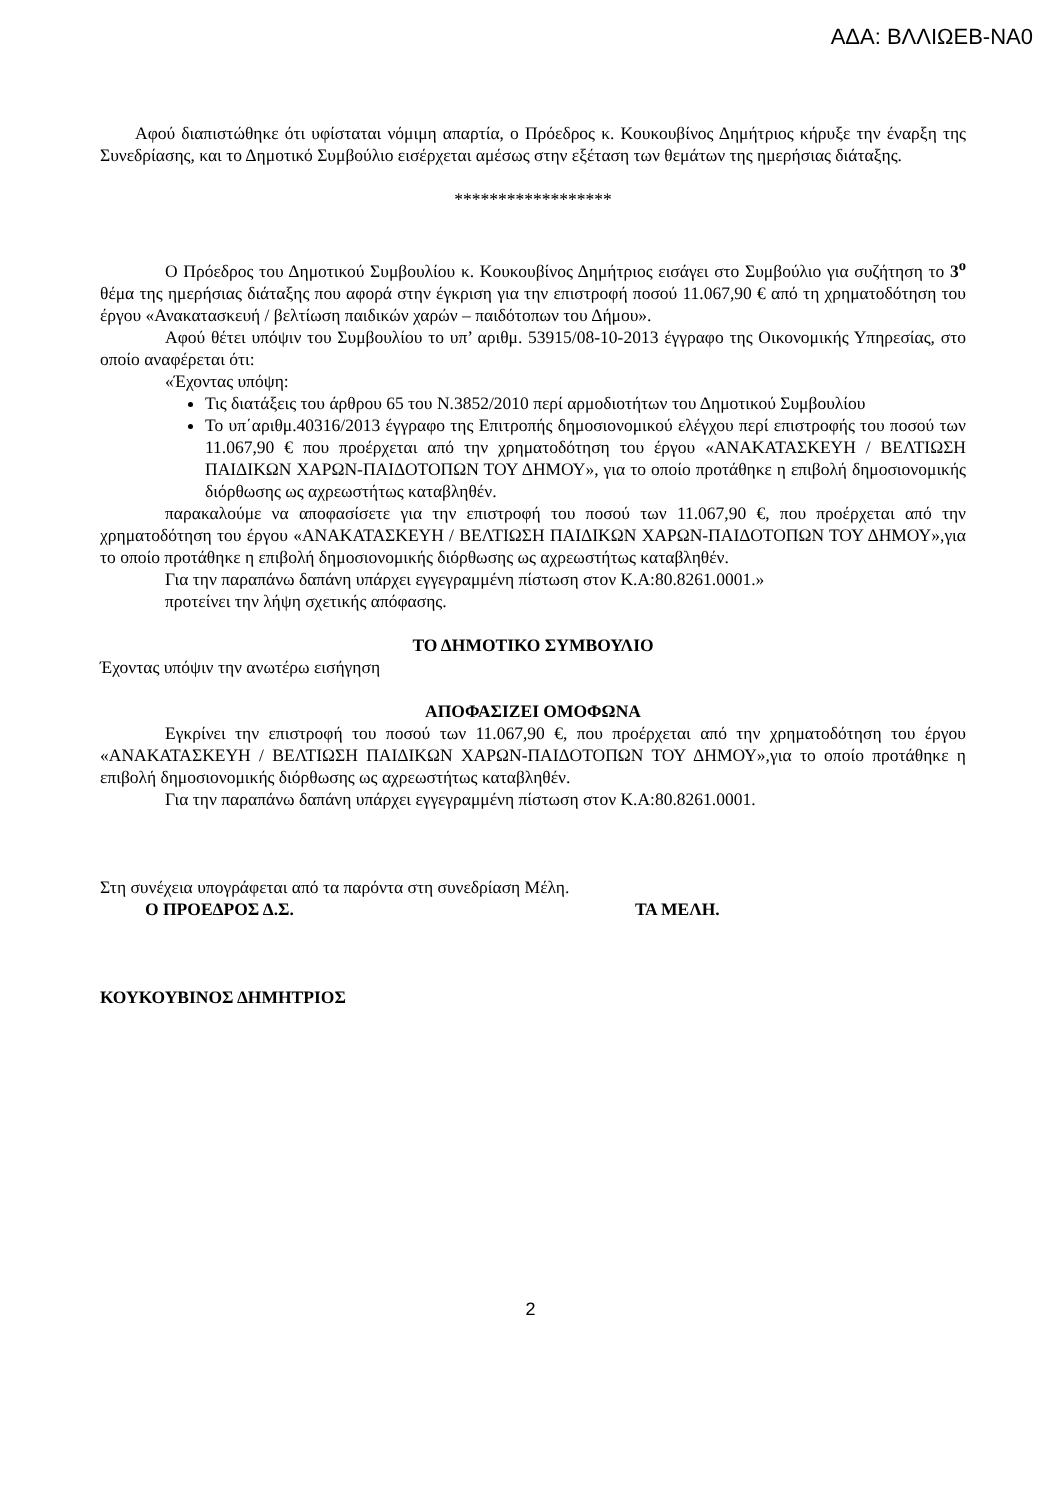ΑΔΑ: ΒΛΛΙΩΕΒ-ΝΑ0
Αφού διαπιστώθηκε ότι υφίσταται νόμιμη απαρτία, ο Πρόεδρος κ. Κουκουβίνος Δημήτριος κήρυξε την έναρξη της Συνεδρίασης, και το Δημοτικό Συμβούλιο εισέρχεται αμέσως στην εξέταση των θεμάτων της ημερήσιας διάταξης.
******************
Ο Πρόεδρος του Δημοτικού Συμβουλίου κ. Κουκουβίνος Δημήτριος εισάγει στο Συμβούλιο για συζήτηση το 3<sup>ο</sup> θέμα της ημερήσιας διάταξης που αφορά στην έγκριση για την επιστροφή ποσού 11.067,90 € από τη χρηματοδότηση του έργου «Ανακατασκευή / βελτίωση παιδικών χαρών – παιδότοπων του Δήμου».
Αφού θέτει υπόψιν του Συμβουλίου το υπ’ αριθμ. 53915/08-10-2013 έγγραφο της Οικονομικής Υπηρεσίας, στο οποίο αναφέρεται ότι:
«Έχοντας υπόψη:
Τις διατάξεις του άρθρου 65 του Ν.3852/2010 περί αρμοδιοτήτων του Δημοτικού Συμβουλίου
Το υπ΄αριθμ.40316/2013 έγγραφο της Επιτροπής δημοσιονομικού ελέγχου περί επιστροφής του ποσού των 11.067,90 € που προέρχεται από την χρηματοδότηση του έργου «ΑΝΑΚΑΤΑΣΚΕΥΗ / ΒΕΛΤΙΩΣΗ ΠΑΙΔΙΚΩΝ ΧΑΡΩΝ-ΠΑΙΔΟΤΟΠΩΝ ΤΟΥ ΔΗΜΟΥ», για το οποίο προτάθηκε η επιβολή δημοσιονομικής διόρθωσης ως αχρεωστήτως καταβληθέν.
παρακαλούμε να αποφασίσετε για την επιστροφή του ποσού των 11.067,90 €, που προέρχεται από την χρηματοδότηση του έργου «ΑΝΑΚΑΤΑΣΚΕΥΗ / ΒΕΛΤΙΩΣΗ ΠΑΙΔΙΚΩΝ ΧΑΡΩΝ-ΠΑΙΔΟΤΟΠΩΝ ΤΟΥ ΔΗΜΟΥ»,για το οποίο προτάθηκε η επιβολή δημοσιονομικής διόρθωσης ως αχρεωστήτως καταβληθέν.
Για την παραπάνω δαπάνη υπάρχει εγγεγραμμένη πίστωση στον Κ.Α:80.8261.0001.»
προτείνει την λήψη σχετικής απόφασης.
ΤΟ ΔΗΜΟΤΙΚΟ ΣΥΜΒΟΥΛΙΟ
Έχοντας υπόψιν την ανωτέρω εισήγηση
ΑΠΟΦΑΣΙΖΕΙ ΟΜΟΦΩΝΑ
Εγκρίνει την επιστροφή του ποσού των 11.067,90 €, που προέρχεται από την χρηματοδότηση του έργου «ΑΝΑΚΑΤΑΣΚΕΥΗ / ΒΕΛΤΙΩΣΗ ΠΑΙΔΙΚΩΝ ΧΑΡΩΝ-ΠΑΙΔΟΤΟΠΩΝ ΤΟΥ ΔΗΜΟΥ»,για το οποίο προτάθηκε η επιβολή δημοσιονομικής διόρθωσης ως αχρεωστήτως καταβληθέν.
Για την παραπάνω δαπάνη υπάρχει εγγεγραμμένη πίστωση στον Κ.Α:80.8261.0001.
Στη συνέχεια υπογράφεται από τα παρόντα στη συνεδρίαση Μέλη.
Ο ΠΡΟΕΔΡΟΣ Δ.Σ. ΤΑ ΜΕΛΗ.
ΚΟΥΚΟΥΒΙΝΟΣ ΔΗΜΗΤΡΙΟΣ
2